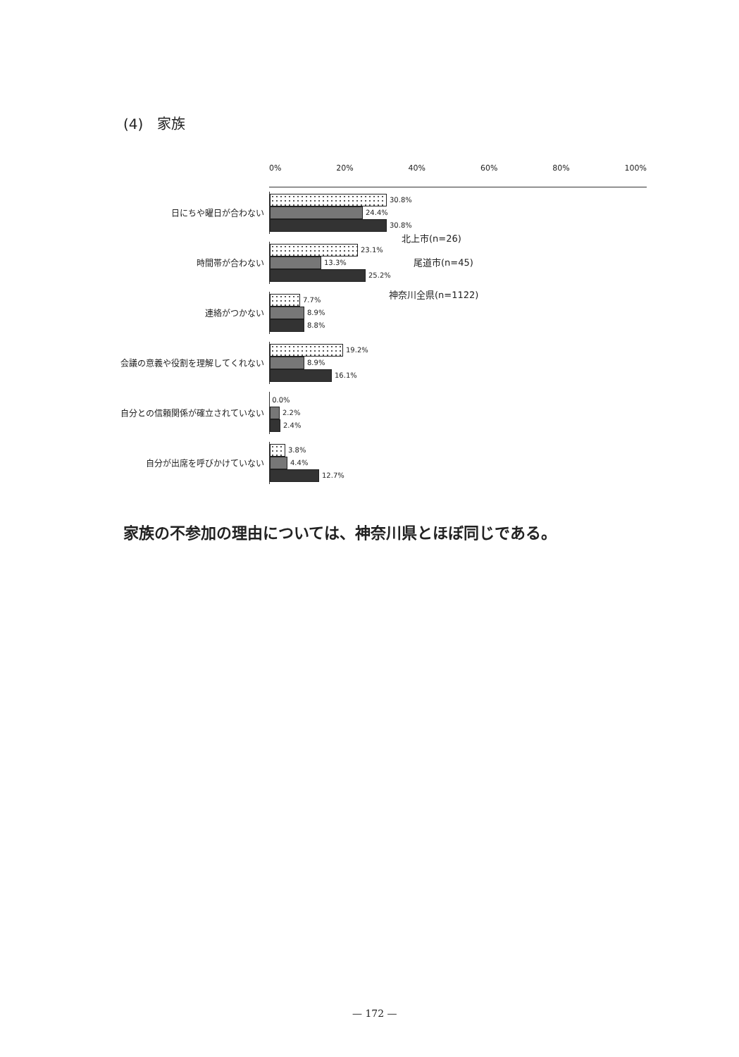(4)　家族
0% 20% 40% 60% 80% 100%
日にちや曜日が合わない
30.8%
24.4%
30.8%
時間帯が合わない
23.1%
13.3%
25.2%
連絡がつかない
7.7%
8.9%
8.8%
会議の意義や役割を理解してくれない
19.2%
8.9%
16.1%
自分との信頼関係が確立されていない
0.0%
2.2%
2.4%
自分が出席を呼びかけていない
3.8%
4.4%
12.7%
北上市(n=26)
尾道市(n=45)
神奈川全県(n=1122)
家族の不参加の理由については、神奈川県とほぼ同じである。
— 172 —